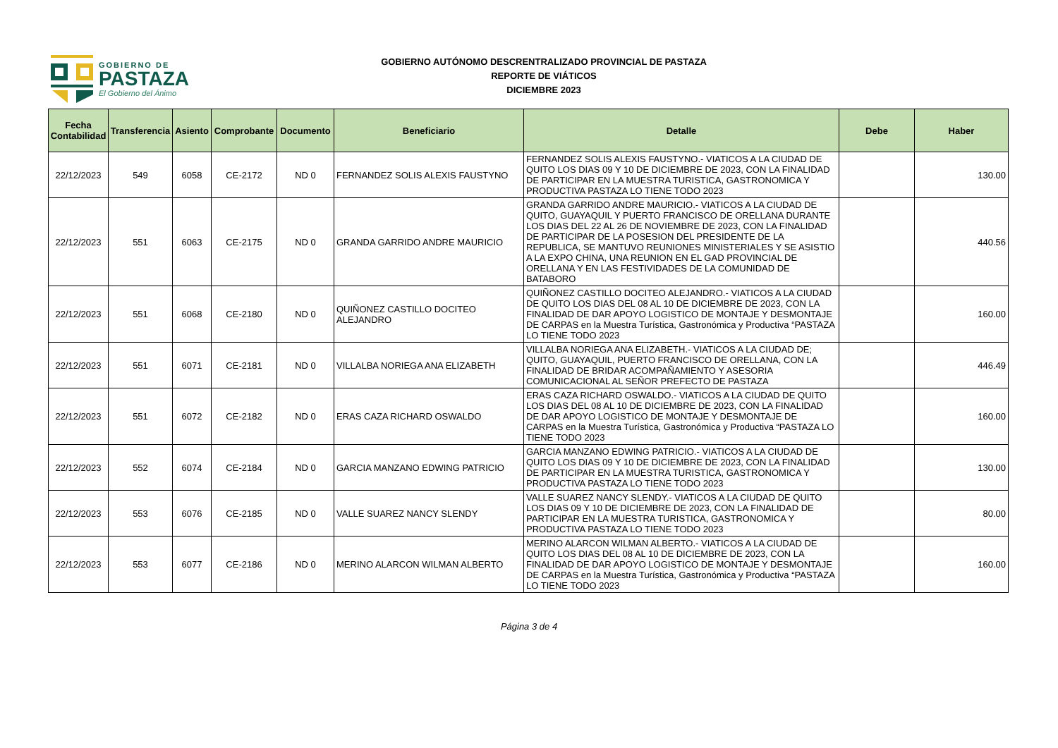GOBIERNO DE
PASTAZA
El Gobierno del Ánimo
GOBIERNO AUTÓNOMO DESCRENTRALIZADO PROVINCIAL DE PASTAZA
REPORTE DE VIÁTICOS
DICIEMBRE 2023
| Fecha Contabilidad | Transferencia | Asiento | Comprobante | Documento | Beneficiario | Detalle | Debe | Haber |
| --- | --- | --- | --- | --- | --- | --- | --- | --- |
| 22/12/2023 | 549 | 6058 | CE-2172 | ND 0 | FERNANDEZ SOLIS ALEXIS FAUSTYNO | FERNANDEZ SOLIS ALEXIS FAUSTYNO.- VIATICOS A LA CIUDAD DE QUITO LOS DIAS 09 Y 10 DE DICIEMBRE DE 2023, CON LA FINALIDAD DE PARTICIPAR EN LA MUESTRA TURISTICA, GASTRONOMICA Y PRODUCTIVA PASTAZA LO TIENE TODO 2023 | | 130.00 |
| 22/12/2023 | 551 | 6063 | CE-2175 | ND 0 | GRANDA GARRIDO ANDRE MAURICIO | GRANDA GARRIDO ANDRE MAURICIO.- VIATICOS A LA CIUDAD DE QUITO, GUAYAQUIL Y PUERTO FRANCISCO DE ORELLANA DURANTE LOS DIAS DEL 22 AL 26 DE NOVIEMBRE DE 2023, CON LA FINALIDAD DE PARTICIPAR DE LA POSESION DEL PRESIDENTE DE LA REPUBLICA, SE MANTUVO REUNIONES MINISTERIALES Y SE ASISTIO A LA EXPO CHINA, UNA REUNION EN EL GAD PROVINCIAL DE ORELLANA Y EN LAS FESTIVIDADES DE LA COMUNIDAD DE BATABORO | | 440.56 |
| 22/12/2023 | 551 | 6068 | CE-2180 | ND 0 | QUIÑONEZ CASTILLO DOCITEO ALEJANDRO | QUIÑONEZ CASTILLO DOCITEO ALEJANDRO.- VIATICOS A LA CIUDAD DE QUITO LOS DIAS DEL 08 AL 10 DE DICIEMBRE DE 2023, CON LA FINALIDAD DE DAR APOYO LOGISTICO DE MONTAJE Y DESMONTAJE DE CARPAS en la Muestra Turística, Gastronómica y Productiva “PASTAZA LO TIENE TODO 2023 | | 160.00 |
| 22/12/2023 | 551 | 6071 | CE-2181 | ND 0 | VILLALBA NORIEGA ANA ELIZABETH | VILLALBA NORIEGA ANA ELIZABETH.- VIATICOS A LA CIUDAD DE; QUITO, GUAYAQUIL, PUERTO FRANCISCO DE ORELLANA, CON LA FINALIDAD DE BRIDAR ACOMPAÑAMIENTO Y ASESORIA COMUNICACIONAL AL SEÑOR PREFECTO DE PASTAZA | | 446.49 |
| 22/12/2023 | 551 | 6072 | CE-2182 | ND 0 | ERAS CAZA RICHARD OSWALDO | ERAS CAZA RICHARD OSWALDO.- VIATICOS A LA CIUDAD DE QUITO LOS DIAS DEL 08 AL 10 DE DICIEMBRE DE 2023, CON LA FINALIDAD DE DAR APOYO LOGISTICO DE MONTAJE Y DESMONTAJE DE CARPAS en la Muestra Turística, Gastronómica y Productiva “PASTAZA LO TIENE TODO 2023 | | 160.00 |
| 22/12/2023 | 552 | 6074 | CE-2184 | ND 0 | GARCIA MANZANO EDWING PATRICIO | GARCIA MANZANO EDWING PATRICIO.- VIATICOS A LA CIUDAD DE QUITO LOS DIAS 09 Y 10 DE DICIEMBRE DE 2023, CON LA FINALIDAD DE PARTICIPAR EN LA MUESTRA TURISTICA, GASTRONOMICA Y PRODUCTIVA PASTAZA LO TIENE TODO 2023 | | 130.00 |
| 22/12/2023 | 553 | 6076 | CE-2185 | ND 0 | VALLE SUAREZ NANCY SLENDY | VALLE SUAREZ NANCY SLENDY.- VIATICOS A LA CIUDAD DE QUITO LOS DIAS 09 Y 10 DE DICIEMBRE DE 2023, CON LA FINALIDAD DE PARTICIPAR EN LA MUESTRA TURISTICA, GASTRONOMICA Y PRODUCTIVA PASTAZA LO TIENE TODO 2023 | | 80.00 |
| 22/12/2023 | 553 | 6077 | CE-2186 | ND 0 | MERINO ALARCON WILMAN ALBERTO | MERINO ALARCON WILMAN ALBERTO.- VIATICOS A LA CIUDAD DE QUITO LOS DIAS DEL 08 AL 10 DE DICIEMBRE DE 2023, CON LA FINALIDAD DE DAR APOYO LOGISTICO DE MONTAJE Y DESMONTAJE DE CARPAS en la Muestra Turística, Gastronómica y Productiva “PASTAZA LO TIENE TODO 2023 | | 160.00 |
Página 3 de 4